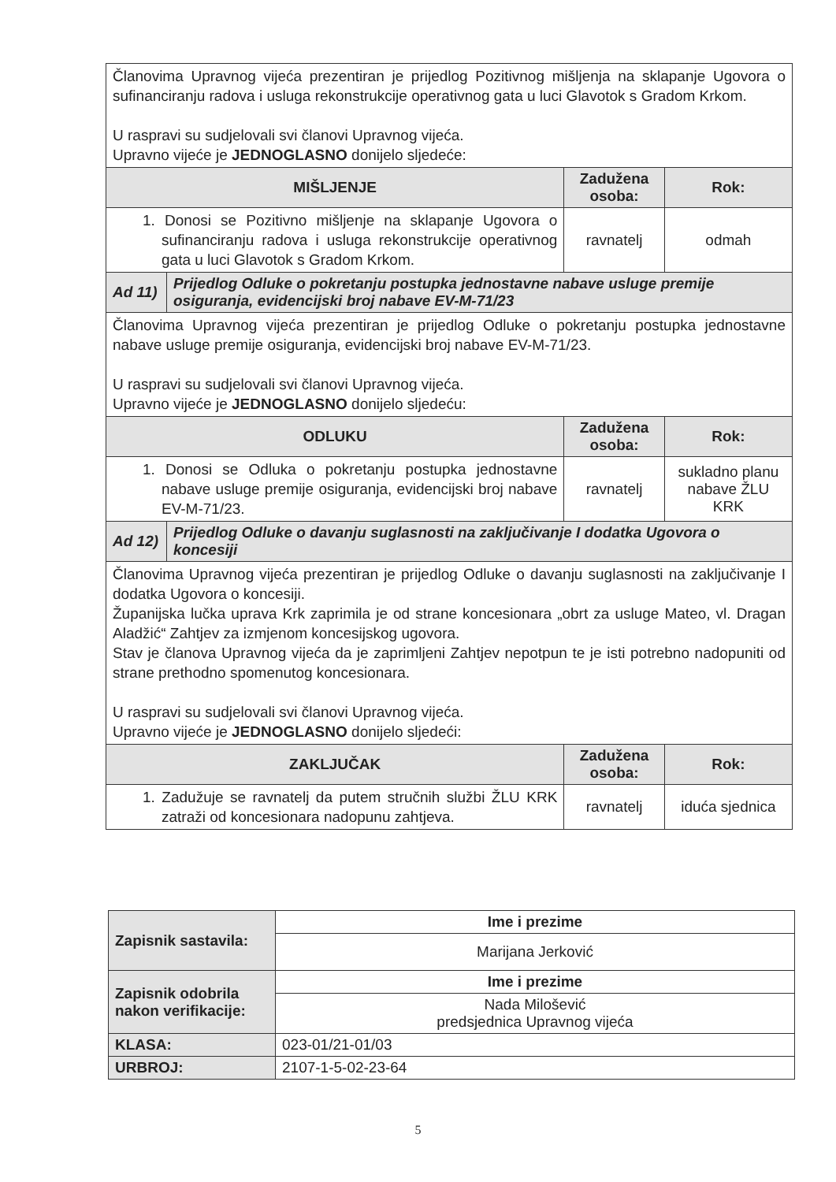| Članovima Upravnog vijeća prezentiran je prijedlog Pozitivnog mišljenja na sklapanje Ugovora o sufinanciranju radova i usluga rekonstrukcije operativnog gata u luci Glavotok s Gradom Krkom. U raspravi su sudjelovali svi članovi Upravnog vijeća. Upravno vijeće je JEDNOGLASNO donijelo sljedeće: | | | |
| MIŠLJENJE | | Zadužena osoba: | Rok: |
| 1. Donosi se Pozitivno mišljenje na sklapanje Ugovora o sufinanciranju radova i usluga rekonstrukcije operativnog gata u luci Glavotok s Gradom Krkom. | | ravnatelj | odmah |
| Ad 11) | Prijedlog Odluke o pokretanju postupka jednostavne nabave usluge premije osiguranja, evidencijski broj nabave EV-M-71/23 | | |
| Članovima Upravnog vijeća prezentiran je prijedlog Odluke o pokretanju postupka jednostavne nabave usluge premije osiguranja, evidencijski broj nabave EV-M-71/23. U raspravi su sudjelovali svi članovi Upravnog vijeća. Upravno vijeće je JEDNOGLASNO donijelo sljedeću: | | | |
| ODLUKU | | Zadužena osoba: | Rok: |
| 1. Donosi se Odluka o pokretanju postupka jednostavne nabave usluge premije osiguranja, evidencijski broj nabave EV-M-71/23. | | ravnatelj | sukladno planu nabave ŽLU KRK |
| Ad 12) | Prijedlog Odluke o davanju suglasnosti na zaključivanje I dodatka Ugovora o koncesiji | | |
| Članovima Upravnog vijeća prezentiran je prijedlog Odluke o davanju suglasnosti na zaključivanje I dodatka Ugovora o koncesiji. Županijska lučka uprava Krk zaprimila je od strane koncesionara „obrt za usluge Mateo, vl. Dragan Aladžić“ Zahtjev za izmjenom koncesijskog ugovora. Stav je članova Upravnog vijeća da je zaprimljeni Zahtjev nepotpun te je isti potrebno nadopuniti od strane prethodno spomenutog koncesionara. U raspravi su sudjelovali svi članovi Upravnog vijeća. Upravno vijeće je JEDNOGLASNO donijelo sljedeći: | | | |
| ZAKLJUČAK | | Zadužena osoba: | Rok: |
| 1. Zadužuje se ravnatelj da putem stručnih službi ŽLU KRK zatraži od koncesionara nadopunu zahtjeva. | | ravnatelj | iduća sjednica |
| Zapisnik sastavila: | Ime i prezime |
| | Marijana Jerković |
| Zapisnik odobrila nakon verifikacije: | Ime i prezime |
| | Nada Milošević predsjednica Upravnog vijeća |
| KLASA: | 023-01/21-01/03 |
| URBROJ: | 2107-1-5-02-23-64 |
5